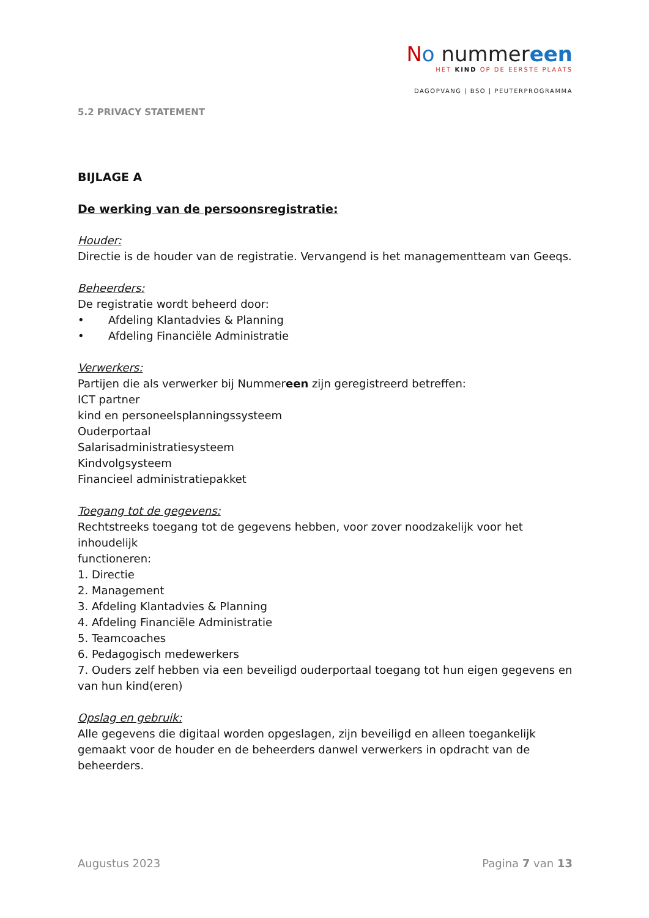No nummereen
HET KIND OP DE EERSTE PLAATS
DAGOPVANG | BSO | PEUTERPROGRAMMA
5.2 PRIVACY STATEMENT
BIJLAGE A
De werking van de persoonsregistratie:
Houder:
Directie is de houder van de registratie. Vervangend is het managementteam van Geeqs.
Beheerders:
De registratie wordt beheerd door:
• Afdeling Klantadvies & Planning
• Afdeling Financiële Administratie
Verwerkers:
Partijen die als verwerker bij Nummereen zijn geregistreerd betreffen:
ICT partner
kind en personeelsplanningssysteem
Ouderportaal
Salarisadministratiesysteem
Kindvolgsysteem
Financieel administratiepakket
Toegang tot de gegevens:
Rechtstreeks toegang tot de gegevens hebben, voor zover noodzakelijk voor het
inhoudelijk
functioneren:
1. Directie
2. Management
3. Afdeling Klantadvies & Planning
4. Afdeling Financiële Administratie
5. Teamcoaches
6. Pedagogisch medewerkers
7. Ouders zelf hebben via een beveiligd ouderportaal toegang tot hun eigen gegevens en van hun kind(eren)
Opslag en gebruik:
Alle gegevens die digitaal worden opgeslagen, zijn beveiligd en alleen toegankelijk gemaakt voor de houder en de beheerders danwel verwerkers in opdracht van de beheerders.
Augustus 2023 Pagina 7 van 13